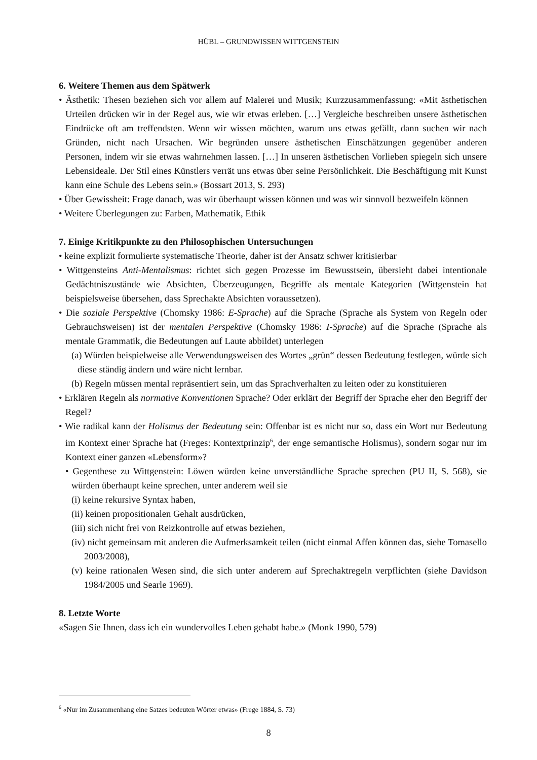HÜBL – GRUNDWISSEN WITTGENSTEIN
6. Weitere Themen aus dem Spätwerk
• Ästhetik: Thesen beziehen sich vor allem auf Malerei und Musik; Kurzzusammenfassung: «Mit ästhetischen Urteilen drücken wir in der Regel aus, wie wir etwas erleben. […] Vergleiche beschreiben unsere ästhetischen Eindrücke oft am treffendsten. Wenn wir wissen möchten, warum uns etwas gefällt, dann suchen wir nach Gründen, nicht nach Ursachen. Wir begründen unsere ästhetischen Einschätzungen gegenüber anderen Personen, indem wir sie etwas wahrnehmen lassen. […] In unseren ästhetischen Vorlieben spiegeln sich unsere Lebensideale. Der Stil eines Künstlers verrät uns etwas über seine Persönlichkeit. Die Beschäftigung mit Kunst kann eine Schule des Lebens sein.» (Bossart 2013, S. 293)
• Über Gewissheit: Frage danach, was wir überhaupt wissen können und was wir sinnvoll bezweifeln können
• Weitere Überlegungen zu: Farben, Mathematik, Ethik
7. Einige Kritikpunkte zu den Philosophischen Untersuchungen
• keine explizit formulierte systematische Theorie, daher ist der Ansatz schwer kritisierbar
• Wittgensteins Anti-Mentalismus: richtet sich gegen Prozesse im Bewusstsein, übersieht dabei intentionale Gedächtniszustände wie Absichten, Überzeugungen, Begriffe als mentale Kategorien (Wittgenstein hat beispielsweise übersehen, dass Sprechakte Absichten voraussetzen).
• Die soziale Perspektive (Chomsky 1986: E-Sprache) auf die Sprache (Sprache als System von Regeln oder Gebrauchsweisen) ist der mentalen Perspektive (Chomsky 1986: I-Sprache) auf die Sprache (Sprache als mentale Grammatik, die Bedeutungen auf Laute abbildet) unterlegen
(a) Würden beispielweise alle Verwendungsweisen des Wortes „grün“ dessen Bedeutung festlegen, würde sich diese ständig ändern und wäre nicht lernbar.
(b) Regeln müssen mental repräsentiert sein, um das Sprachverhalten zu leiten oder zu konstituieren
• Erklären Regeln als normative Konventionen Sprache? Oder erklärt der Begriff der Sprache eher den Begriff der Regel?
• Wie radikal kann der Holismus der Bedeutung sein: Offenbar ist es nicht nur so, dass ein Wort nur Bedeutung im Kontext einer Sprache hat (Freges: Kontextprinzip<sup>6</sup>, der enge semantische Holismus), sondern sogar nur im Kontext einer ganzen «Lebensform»?
• Gegenthese zu Wittgenstein: Löwen würden keine unverständliche Sprache sprechen (PU II, S. 568), sie würden überhaupt keine sprechen, unter anderem weil sie
(i) keine rekursive Syntax haben,
(ii) keinen propositionalen Gehalt ausdrücken,
(iii) sich nicht frei von Reizkontrolle auf etwas beziehen,
(iv) nicht gemeinsam mit anderen die Aufmerksamkeit teilen (nicht einmal Affen können das, siehe Tomasello 2003/2008),
(v) keine rationalen Wesen sind, die sich unter anderem auf Sprechaktregeln verpflichten (siehe Davidson 1984/2005 und Searle 1969).
8. Letzte Worte
«Sagen Sie Ihnen, dass ich ein wundervolles Leben gehabt habe.» (Monk 1990, 579)
<sup>6</sup> «Nur im Zusammenhang eine Satzes bedeuten Wörter etwas» (Frege 1884, S. 73)
8